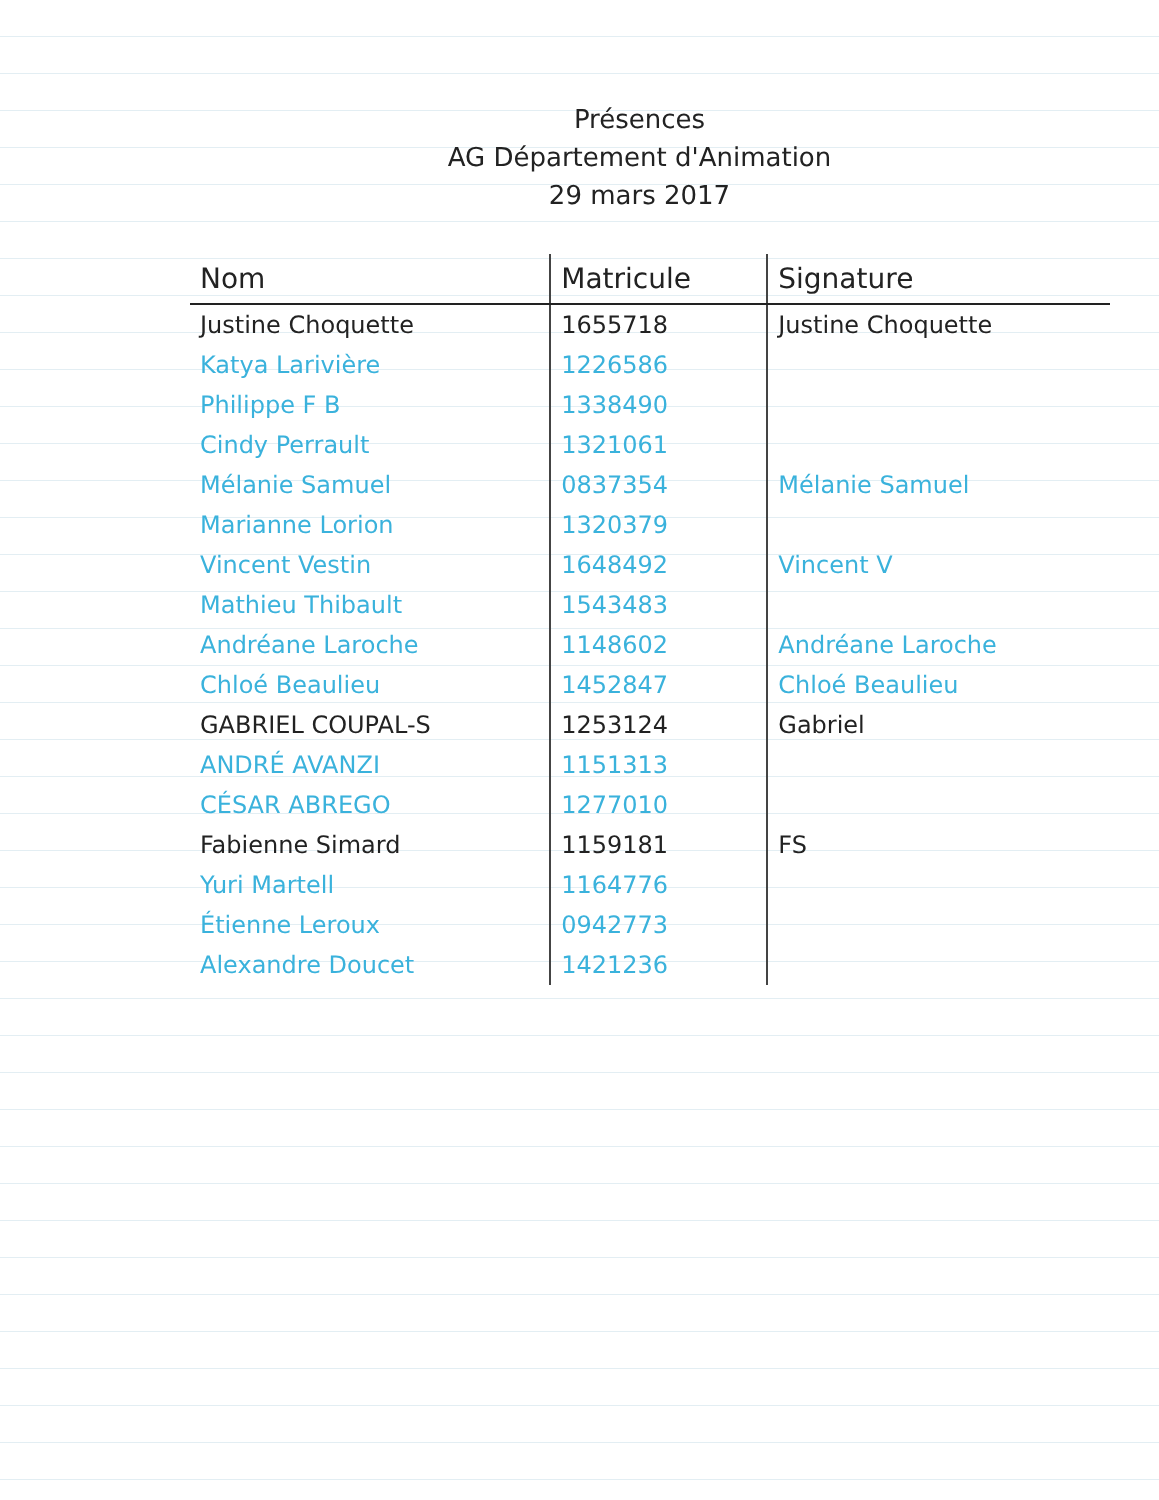Présences
AG Département d'Animation
29 mars 2017
| Nom | Matricule | Signature |
| --- | --- | --- |
| Justine Choquette | 1655718 | Justine Choquette |
| Katya Larivière | 1226586 | |
| Philippe F B | 1338490 | |
| Cindy Perrault | 1321061 | |
| Mélanie Samuel | 0837354 | Mélanie Samuel |
| Marianne Lorion | 1320379 | |
| Vincent Vestin | 1648492 | Vincent V |
| Mathieu Thibault | 1543483 | |
| Andréane Laroche | 1148602 | Andréane Laroche |
| Chloé Beaulieu | 1452847 | Chloé Beaulieu |
| GABRIEL COUPAL-S | 1253124 | Gabriel |
| ANDRÉ AVANZI | 1151313 | |
| CÉSAR ABREGO | 1277010 | |
| Fabienne Simard | 1159181 | FS |
| Yuri Martell | 1164776 | |
| Étienne Leroux | 0942773 | |
| Alexandre Doucet | 1421236 | |